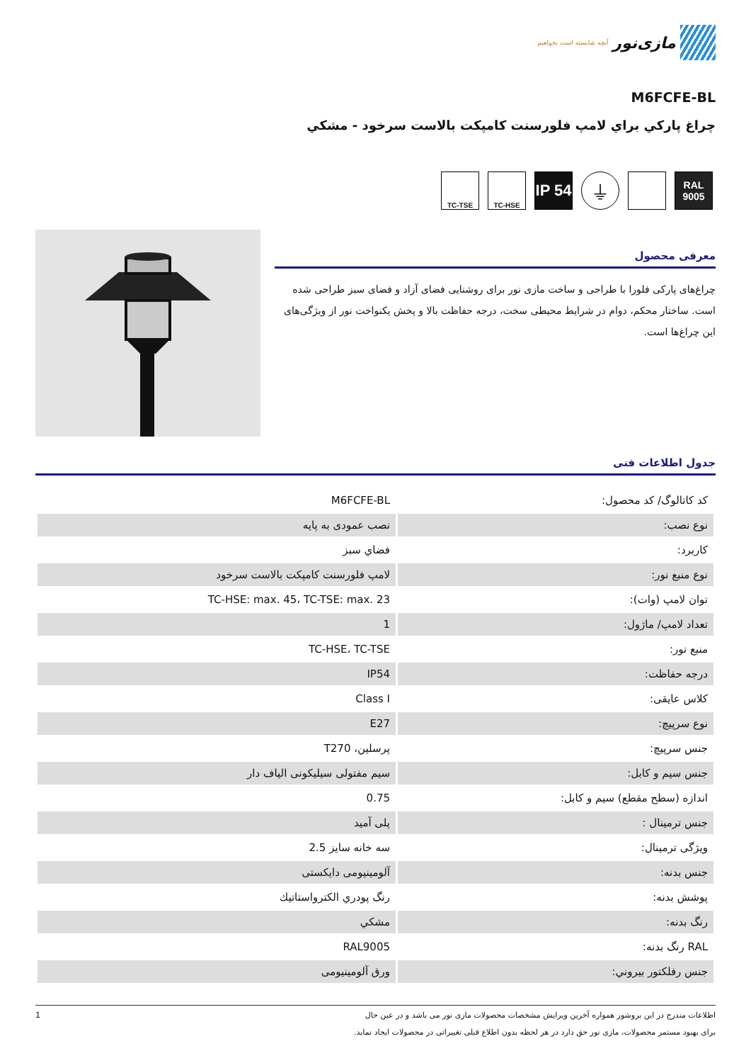مازی‌نور
آنچه شایسته است بخواهیم
M6FCFE-BL
چراغ پاركي براي لامپ فلورسنت كامپكت بالاست سرخود - مشكي
RAL
9005
⏚
IP 54
TC-HSE TC-TSE
معرفی محصول
چراغ‌های پارکی فلورا با طراحی و ساخت مازی نور برای روشنایی فضای آزاد و فضای سبز طراحی شده است. ساختار محکم، دوام در شرایط محیطی سخت، درجه حفاظت بالا و پخش یکنواخت نور از ویژگی‌های این چراغ‌ها است.
جدول اطلاعات فنی
| کد کاتالوگ/ کد محصول: | M6FCFE-BL |
| نوع نصب: | نصب عمودی به پایه |
| کاربرد: | فضاي سبز |
| نوع منبع نور: | لامپ فلورسنت كامپكت بالاست سرخود |
| توان لامپ (وات): | TC-HSE: max. 45، TC-TSE: max. 23 |
| تعداد لامپ/ ماژول: | 1 |
| منبع نور: | TC-HSE، TC-TSE |
| درجه حفاظت: | IP54 |
| کلاس عایقی: | Class I |
| نوع سرپیچ: | E27 |
| جنس سرپیچ: | پرسلين، T270 |
| جنس سیم و کابل: | سیم مفتولی سیلیکونی الیاف دار |
| اندازه (سطح مقطع) سیم و کابل: | 0.75 |
| جنس ترمینال : | پلی آمید |
| ویژگی ترمینال: | سه خانه سایز 2.5 |
| جنس بدنه: | آلومینیومی دایکستی |
| پوشش بدنه: | رنگ پودري الكترواستاتيك |
| رنگ بدنه: | مشكي |
| RAL رنگ بدنه: | RAL9005 |
| جنس رفلکتور بیروني: | ورق آلومینیومی |
اطلاعات مندرج در این بروشور همواره آخرین ویرایش مشخصات محصولات مازی نور می باشد و در عین حال
برای بهبود مستمر محصولات، مازی نور حق دارد در هر لحظه بدون اطلاع قبلی تغییراتی در محصولات ایجاد نماید.
1